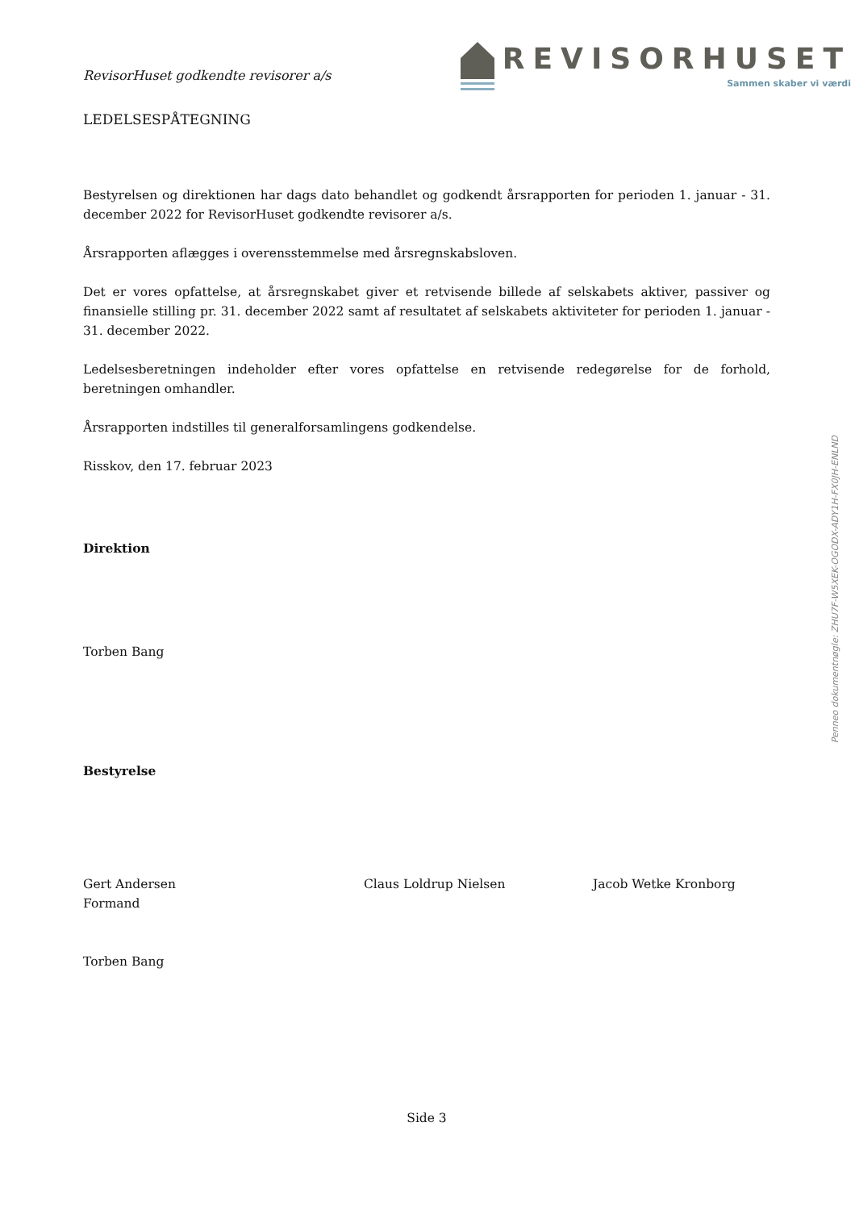RevisorHuset godkendte revisorer a/s
REVISORHUSET
Sammen skaber vi værdi
LEDELSESPÅTEGNING
Bestyrelsen og direktionen har dags dato behandlet og godkendt årsrapporten for perioden 1. januar - 31. december 2022 for RevisorHuset godkendte revisorer a/s.
Årsrapporten aflægges i overensstemmelse med årsregnskabsloven.
Det er vores opfattelse, at årsregnskabet giver et retvisende billede af selskabets aktiver, passiver og finansielle stilling pr. 31. december 2022 samt af resultatet af selskabets aktiviteter for perioden 1. januar - 31. december 2022.
Ledelsesberetningen indeholder efter vores opfattelse en retvisende redegørelse for de forhold, beretningen omhandler.
Årsrapporten indstilles til generalforsamlingens godkendelse.
Risskov, den 17. februar 2023
Direktion
Torben Bang
Bestyrelse
Gert Andersen
Formand
Claus Loldrup Nielsen Jacob Wetke Kronborg
Torben Bang
Side 3
Penneo dokumentnøgle: ZHU7F-W5XEK-OGODX-ADY1H-FX0JH-ENLND